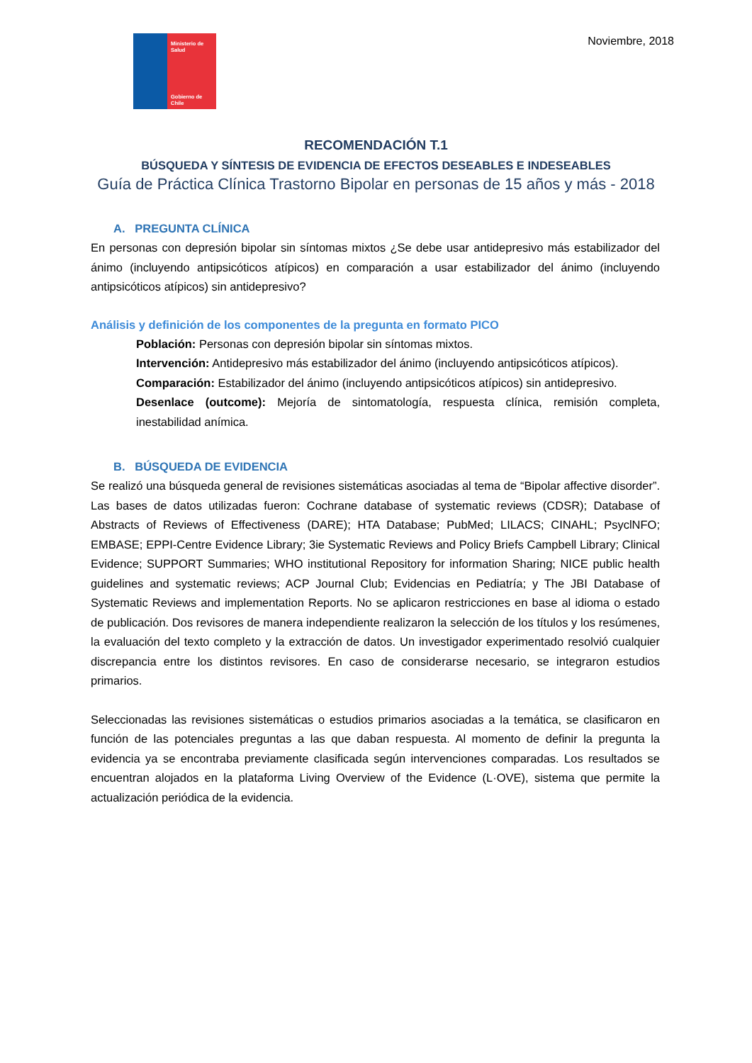Ministerio de Salud
Gobierno de Chile
Noviembre, 2018
RECOMENDACIÓN T.1
BÚSQUEDA Y SÍNTESIS DE EVIDENCIA DE EFECTOS DESEABLES E INDESEABLES
Guía de Práctica Clínica Trastorno Bipolar en personas de 15 años y más - 2018
A. PREGUNTA CLÍNICA
En personas con depresión bipolar sin síntomas mixtos ¿Se debe usar antidepresivo más estabilizador del ánimo (incluyendo antipsicóticos atípicos) en comparación a usar estabilizador del ánimo (incluyendo antipsicóticos atípicos) sin antidepresivo?
Análisis y definición de los componentes de la pregunta en formato PICO
Población: Personas con depresión bipolar sin síntomas mixtos.
Intervención: Antidepresivo más estabilizador del ánimo (incluyendo antipsicóticos atípicos).
Comparación: Estabilizador del ánimo (incluyendo antipsicóticos atípicos) sin antidepresivo.
Desenlace (outcome): Mejoría de sintomatología, respuesta clínica, remisión completa, inestabilidad anímica.
B. BÚSQUEDA DE EVIDENCIA
Se realizó una búsqueda general de revisiones sistemáticas asociadas al tema de “Bipolar affective disorder”. Las bases de datos utilizadas fueron: Cochrane database of systematic reviews (CDSR); Database of Abstracts of Reviews of Effectiveness (DARE); HTA Database; PubMed; LILACS; CINAHL; PsyclNFO; EMBASE; EPPI-Centre Evidence Library; 3ie Systematic Reviews and Policy Briefs Campbell Library; Clinical Evidence; SUPPORT Summaries; WHO institutional Repository for information Sharing; NICE public health guidelines and systematic reviews; ACP Journal Club; Evidencias en Pediatría; y The JBI Database of Systematic Reviews and implementation Reports. No se aplicaron restricciones en base al idioma o estado de publicación. Dos revisores de manera independiente realizaron la selección de los títulos y los resúmenes, la evaluación del texto completo y la extracción de datos. Un investigador experimentado resolvió cualquier discrepancia entre los distintos revisores. En caso de considerarse necesario, se integraron estudios primarios.
Seleccionadas las revisiones sistemáticas o estudios primarios asociadas a la temática, se clasificaron en función de las potenciales preguntas a las que daban respuesta. Al momento de definir la pregunta la evidencia ya se encontraba previamente clasificada según intervenciones comparadas. Los resultados se encuentran alojados en la plataforma Living Overview of the Evidence (L·OVE), sistema que permite la actualización periódica de la evidencia.